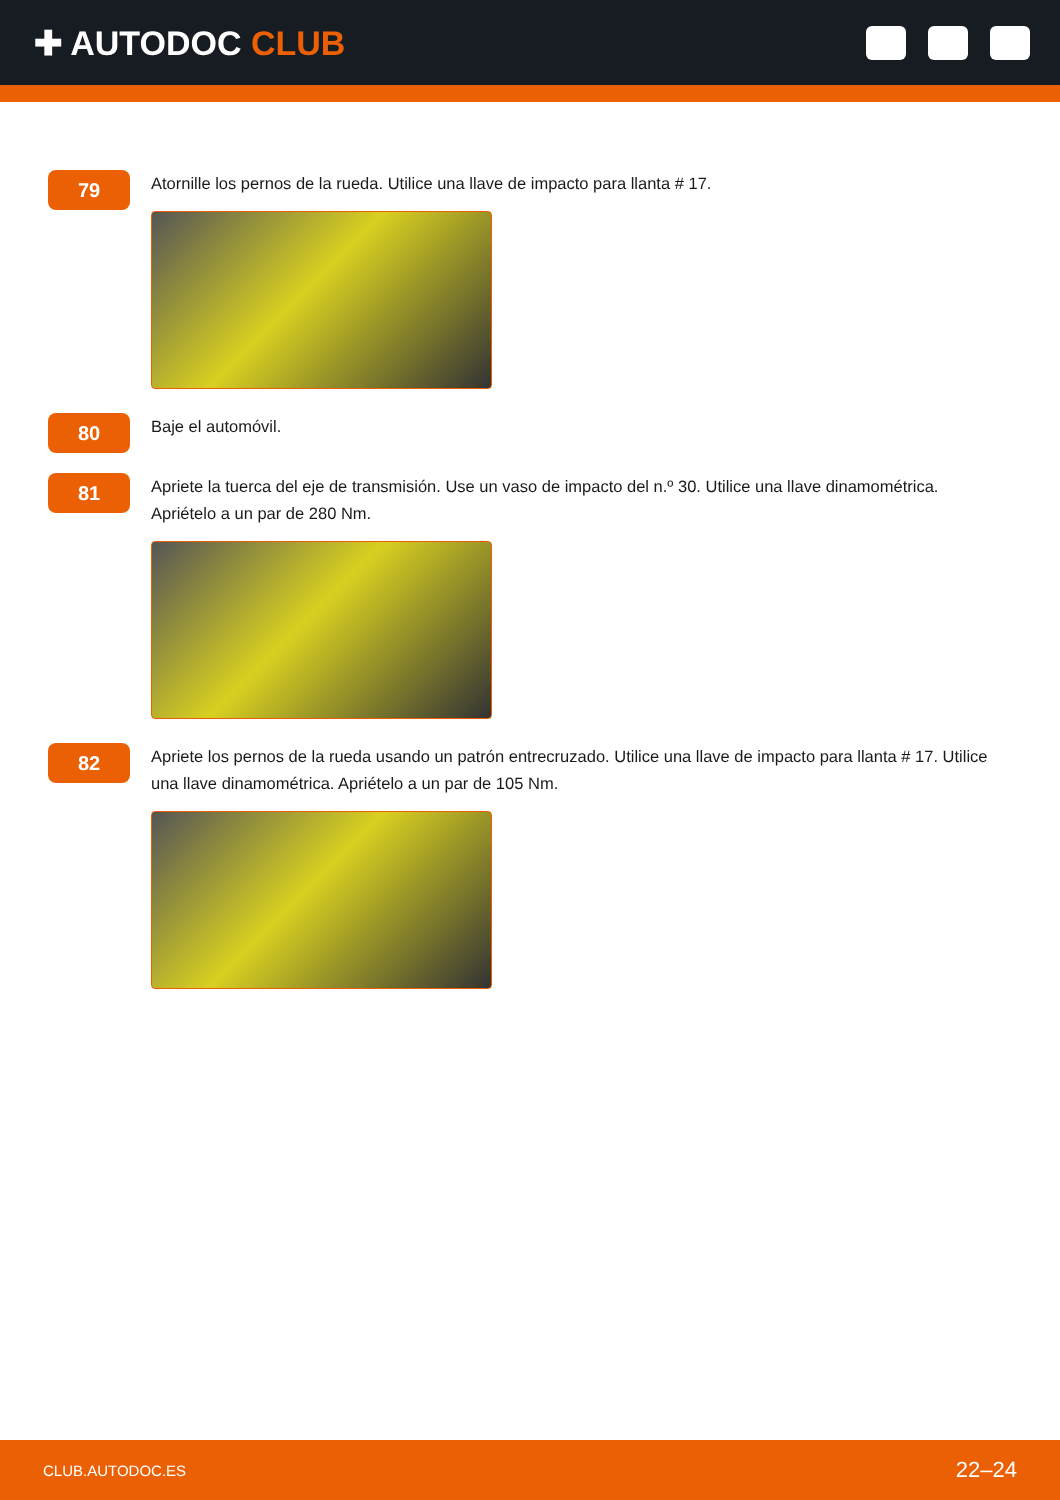✚ AUTODOC CLUB
79
Atornille los pernos de la rueda. Utilice una llave de impacto para llanta # 17.
80
Baje el automóvil.
81
Apriete la tuerca del eje de transmisión. Use un vaso de impacto del n.º 30. Utilice una llave dinamométrica. Apriételo a un par de 280 Nm.
82
Apriete los pernos de la rueda usando un patrón entrecruzado. Utilice una llave de impacto para llanta # 17. Utilice una llave dinamométrica. Apriételo a un par de 105 Nm.
CLUB.AUTODOC.ES 22–24